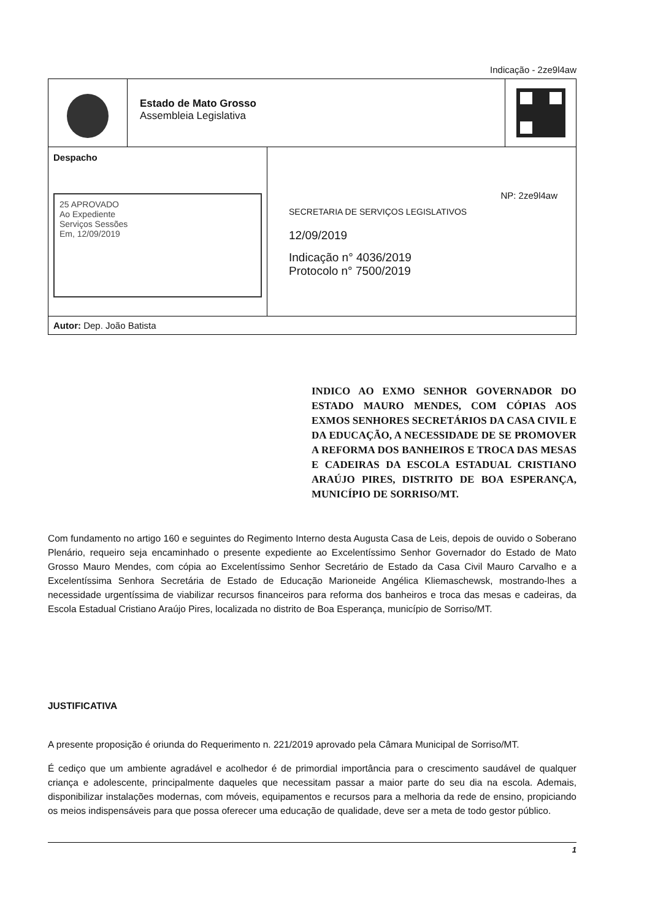Indicação - 2ze9l4aw
Estado de Mato Grosso
Assembleia Legislativa
Despacho
25 APROVADO
Ao Expediente
Serviços Sessões
Em, 12/09/2019
NP: 2ze9l4aw
SECRETARIA DE SERVIÇOS LEGISLATIVOS
12/09/2019
Indicação n° 4036/2019
Protocolo n° 7500/2019
Autor: Dep. João Batista
INDICO AO EXMO SENHOR GOVERNADOR DO ESTADO MAURO MENDES, COM CÓPIAS AOS EXMOS SENHORES SECRETÁRIOS DA CASA CIVIL E DA EDUCAÇÃO, A NECESSIDADE DE SE PROMOVER A REFORMA DOS BANHEIROS E TROCA DAS MESAS E CADEIRAS DA ESCOLA ESTADUAL CRISTIANO ARAÚJO PIRES, DISTRITO DE BOA ESPERANÇA, MUNICÍPIO DE SORRISO/MT.
Com fundamento no artigo 160 e seguintes do Regimento Interno desta Augusta Casa de Leis, depois de ouvido o Soberano Plenário, requeiro seja encaminhado o presente expediente ao Excelentíssimo Senhor Governador do Estado de Mato Grosso Mauro Mendes, com cópia ao Excelentíssimo Senhor Secretário de Estado da Casa Civil Mauro Carvalho e a Excelentíssima Senhora Secretária de Estado de Educação Marioneide Angélica Kliemaschewsk, mostrando-lhes a necessidade urgentíssima de viabilizar recursos financeiros para reforma dos banheiros e troca das mesas e cadeiras, da Escola Estadual Cristiano Araújo Pires, localizada no distrito de Boa Esperança, município de Sorriso/MT.
JUSTIFICATIVA
A presente proposição é oriunda do Requerimento n. 221/2019 aprovado pela Câmara Municipal de Sorriso/MT.
É cediço que um ambiente agradável e acolhedor é de primordial importância para o crescimento saudável de qualquer criança e adolescente, principalmente daqueles que necessitam passar a maior parte do seu dia na escola. Ademais, disponibilizar instalações modernas, com móveis, equipamentos e recursos para a melhoria da rede de ensino, propiciando os meios indispensáveis para que possa oferecer uma educação de qualidade, deve ser a meta de todo gestor público.
1